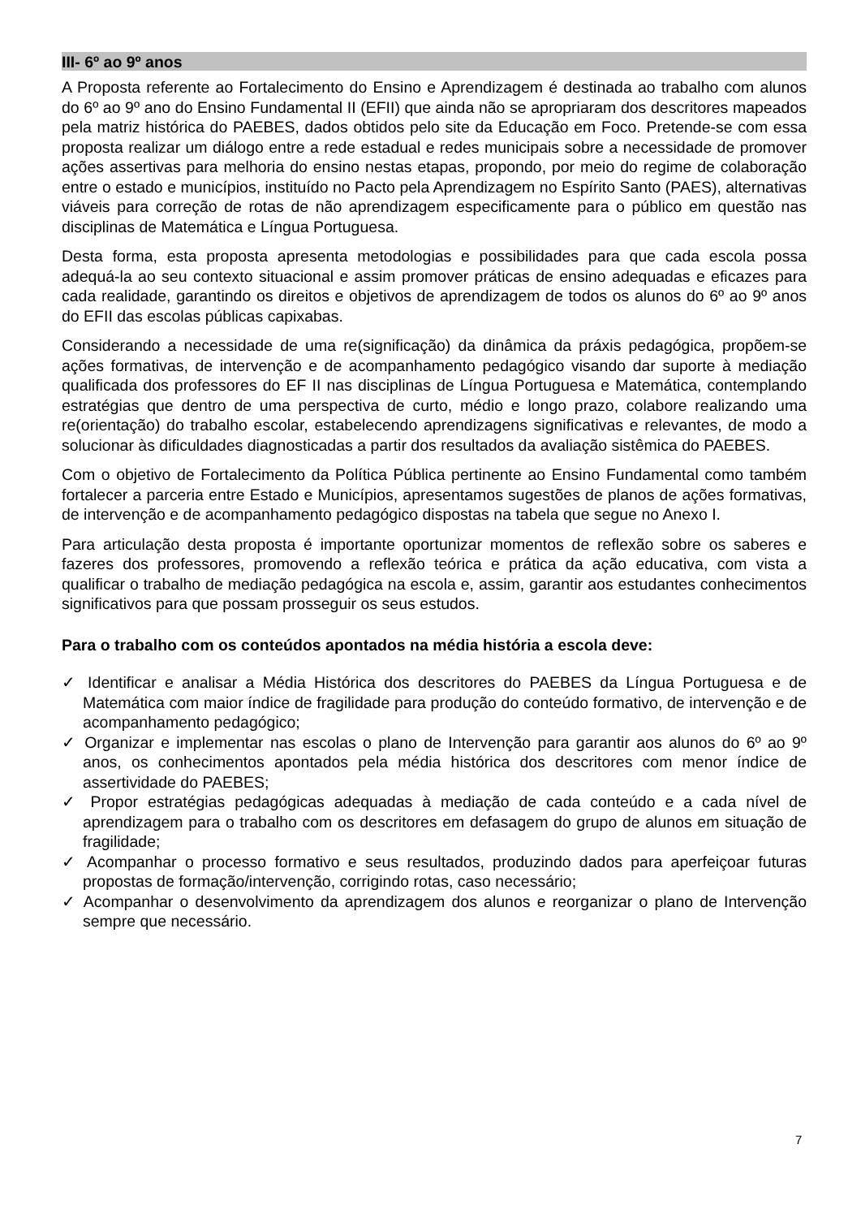III- 6º ao 9º anos
A Proposta referente ao Fortalecimento do Ensino e Aprendizagem é destinada ao trabalho com alunos do 6º ao 9º ano do Ensino Fundamental II (EFII) que ainda não se apropriaram dos descritores mapeados pela matriz histórica do PAEBES, dados obtidos pelo site da Educação em Foco. Pretende-se com essa proposta realizar um diálogo entre a rede estadual e redes municipais sobre a necessidade de promover ações assertivas para melhoria do ensino nestas etapas, propondo, por meio do regime de colaboração entre o estado e municípios, instituído no Pacto pela Aprendizagem no Espírito Santo (PAES), alternativas viáveis para correção de rotas de não aprendizagem especificamente para o público em questão nas disciplinas de Matemática e Língua Portuguesa.
Desta forma, esta proposta apresenta metodologias e possibilidades para que cada escola possa adequá-la ao seu contexto situacional e assim promover práticas de ensino adequadas e eficazes para cada realidade, garantindo os direitos e objetivos de aprendizagem de todos os alunos do 6º ao 9º anos do EFII das escolas públicas capixabas.
Considerando a necessidade de uma re(significação) da dinâmica da práxis pedagógica, propõem-se ações formativas, de intervenção e de acompanhamento pedagógico visando dar suporte à mediação qualificada dos professores do EF II nas disciplinas de Língua Portuguesa e Matemática, contemplando estratégias que dentro de uma perspectiva de curto, médio e longo prazo, colabore realizando uma re(orientação) do trabalho escolar, estabelecendo aprendizagens significativas e relevantes, de modo a solucionar às dificuldades diagnosticadas a partir dos resultados da avaliação sistêmica do PAEBES.
Com o objetivo de Fortalecimento da Política Pública pertinente ao Ensino Fundamental como também fortalecer a parceria entre Estado e Municípios, apresentamos sugestões de planos de ações formativas, de intervenção e de acompanhamento pedagógico dispostas na tabela que segue no Anexo I.
Para articulação desta proposta é importante oportunizar momentos de reflexão sobre os saberes e fazeres dos professores, promovendo a reflexão teórica e prática da ação educativa, com vista a qualificar o trabalho de mediação pedagógica na escola e, assim, garantir aos estudantes conhecimentos significativos para que possam prosseguir os seus estudos.
Para o trabalho com os conteúdos apontados na média história a escola deve:
✓ Identificar e analisar a Média Histórica dos descritores do PAEBES da Língua Portuguesa e de Matemática com maior índice de fragilidade para produção do conteúdo formativo, de intervenção e de acompanhamento pedagógico;
✓ Organizar e implementar nas escolas o plano de Intervenção para garantir aos alunos do 6º ao 9º anos, os conhecimentos apontados pela média histórica dos descritores com menor índice de assertividade do PAEBES;
✓ Propor estratégias pedagógicas adequadas à mediação de cada conteúdo e a cada nível de aprendizagem para o trabalho com os descritores em defasagem do grupo de alunos em situação de fragilidade;
✓ Acompanhar o processo formativo e seus resultados, produzindo dados para aperfeiçoar futuras propostas de formação/intervenção, corrigindo rotas, caso necessário;
✓ Acompanhar o desenvolvimento da aprendizagem dos alunos e reorganizar o plano de Intervenção sempre que necessário.
7